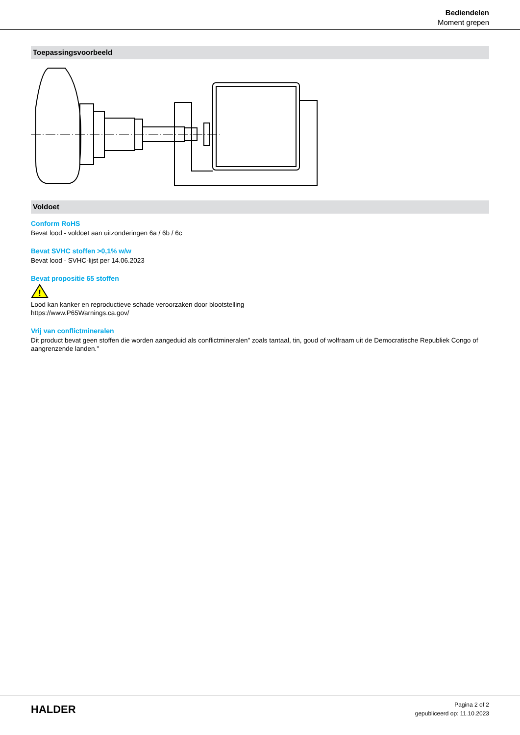Bediendelen
Moment grepen
Toepassingsvoorbeeld
Voldoet
Conform RoHS
Bevat lood - voldoet aan uitzonderingen 6a / 6b / 6c
Bevat SVHC stoffen >0,1% w/w
Bevat lood - SVHC-lijst per 14.06.2023
Bevat propositie 65 stoffen
!
Lood kan kanker en reproductieve schade veroorzaken door blootstelling
https://www.P65Warnings.ca.gov/
Vrij van conflictmineralen
Dit product bevat geen stoffen die worden aangeduid als conflictmineralen" zoals tantaal, tin, goud of wolfraam uit de Democratische Republiek Congo of aangrenzende landen."
HALDER
Pagina 2 of 2
gepubliceerd op: 11.10.2023